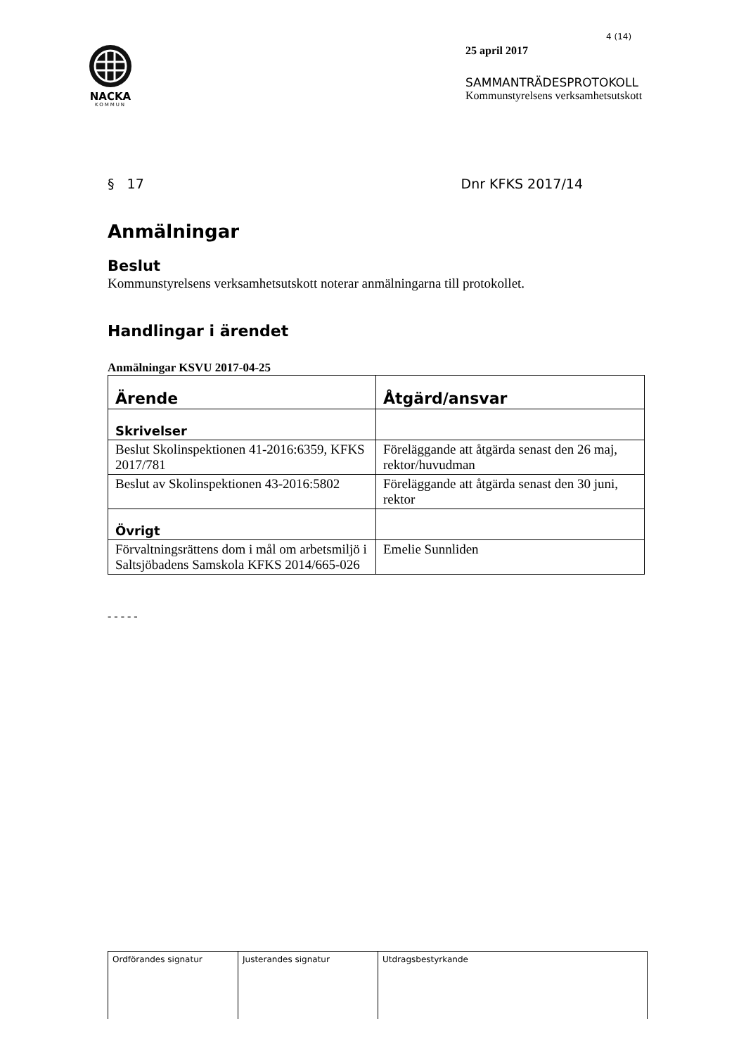NACKA
KOMMUN
4 (14)
25 april 2017
SAMMANTRÄDESPROTOKOLL
Kommunstyrelsens verksamhetsutskott
§ 17 Dnr KFKS 2017/14
Anmälningar
Beslut
Kommunstyrelsens verksamhetsutskott noterar anmälningarna till protokollet.
Handlingar i ärendet
Anmälningar KSVU 2017-04-25
| Ärende | Åtgärd/ansvar |
| --- | --- |
| Skrivelser | |
| Beslut Skolinspektionen 41-2016:6359, KFKS 2017/781 | Föreläggande att åtgärda senast den 26 maj, rektor/huvudman |
| Beslut av Skolinspektionen 43-2016:5802 | Föreläggande att åtgärda senast den 30 juni, rektor |
| Övrigt | |
| Förvaltningsrättens dom i mål om arbetsmiljö i Saltsjöbadens Samskola KFKS 2014/665-026 | Emelie Sunnliden |
- - - - -
| Ordförandes signatur | Justerandes signatur | Utdragsbestyrkande |